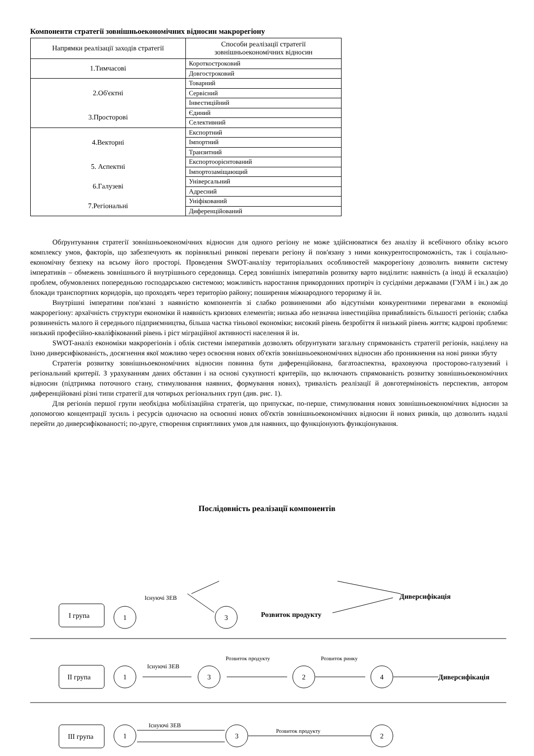Компоненти стратегії зовнішньоекономічних відносин макрорегіону
| Напрямки реалізації заходів стратегії | Способи реалізації стратегії зовнішньоекономічних відносин |
| 1.Тимчасові | Короткостроковий |
| | Довгостроковий |
| 2.Об'єктні | Товарний |
| | Сервісний |
| | Інвестиційний |
| 3.Просторові | Єдиний |
| | Селективний |
| 4.Векторні | Експортний |
| | Імпортний |
| | Транзитний |
| 5. Аспектні | Експортоорієнтований |
| | Імпортозаміщающий |
| 6.Галузеві | Універсальний |
| | Адресний |
| 7.Регіональні | Уніфікований |
| | Диференційований |
Обґрунтування стратегії зовнішньоекономічних відносин для одного регіону не може здійснюватися без аналізу й всебічного обліку всього комплексу умов, факторів, що забезпечують як порівняльні ринкові переваги регіону й пов'язану з ними конкурентоспроможність, так і соціально-економічну безпеку на всьому його просторі. Проведення SWOT-аналізу територіальних особливостей макрорегіону дозволить виявити систему імперативів – обмежень зовнішнього й внутрішнього середовища. Серед зовнішніх імперативів розвитку варто виділити: наявність (а іноді й ескалацію) проблем, обумовлених попередньою господарською системою; можливість наростання прикордонних протиріч із сусідніми державами (ГУАМ і ін.) аж до блокади транспортних коридорів, що проходять через територію району; поширення міжнародного тероризму й ін.
Внутрішні імперативи пов'язані з наявністю компонентів зі слабко розвиненими або відсутніми конкурентними перевагами в економіці макрорегіону: архаїчність структури економіки й наявність кризових елементів; низька або незначна інвестиційна привабливість більшості регіонів; слабка розвиненість малого й середнього підприємництва, більша частка тіньової економіки; високий рівень безробіття й низький рівень життя; кадрові проблеми: низький професійно-кваліфікований рівень і ріст міграційної активності населення й ін.
SWOT-аналіз економіки макрорегіонів і облік системи імперативів дозволять обґрунтувати загальну спрямованість стратегії регіонів, націлену на їхню диверсифікованість, досягнення якої можливо через освоєння нових об'єктів зовнішньоекономічних відносин або проникнення на нові ринки збуту
Стратегія розвитку зовнішньоекономічних відносин повинна бути диференційована, багатоаспектна, враховуюча просторово-галузевий і регіональний критерії. З урахуванням даних обставин і на основі сукупності критеріїв, що включають спрямованість розвитку зовнішньоекономічних відносин (підтримка поточного стану, стимулювання наявних, формування нових), тривалість реалізації й довготерміновість перспектив, автором диференційовані різні типи стратегії для чотирьох регіональних груп (див. рис. 1).
Для регіонів першої групи необхідна мобілізаційна стратегія, що припускає, по-перше, стимулювання нових зовнішньоекономічних відносин за допомогою концентрації зусиль і ресурсів одночасно на освоєнні нових об'єктів зовнішньоекономічних відносин й нових ринків, що дозволить надалі перейти до диверсифікованості; по-друге, створення сприятливих умов для наявних, що функціонують функціонування.
Послідовність реалізації компонентів
І група
ІІ група
ІІІ група
1
3
1
3
2
4
1
3
2
Існуючі ЗЕВ
Розвиток продукту
Диверсифікація
Існуючі ЗЕВ
Розвиток продукту
Розвиток ринку
Диверсифікація
Існуючі ЗЕВ
Розвиток продукту